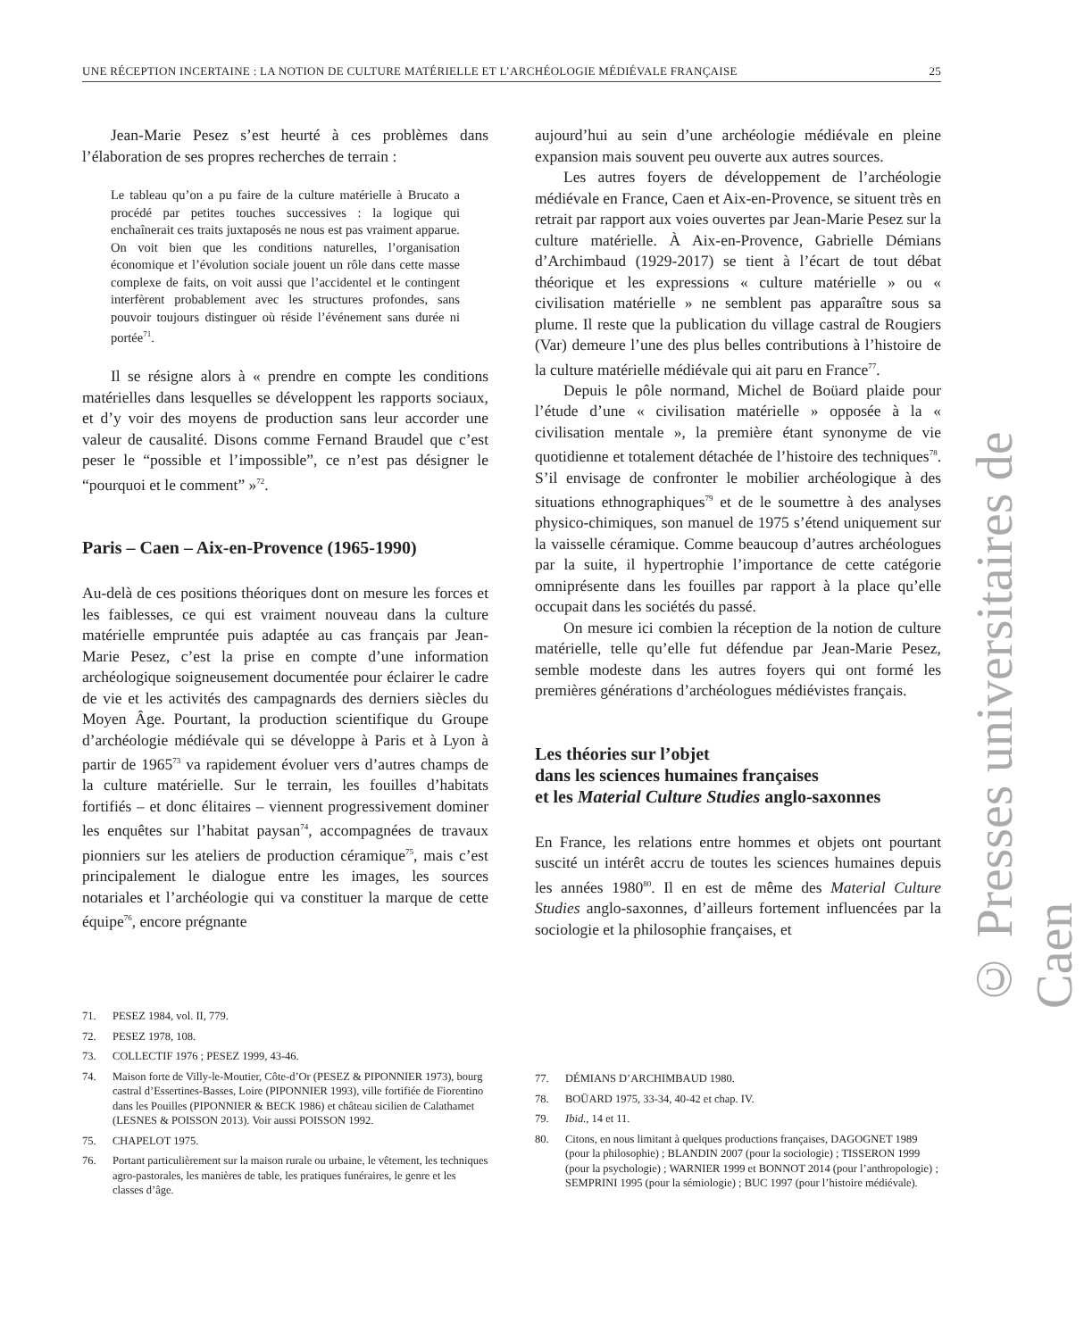UNE RÉCEPTION INCERTAINE : LA NOTION DE CULTURE MATÉRIELLE ET L’ARCHÉOLOGIE MÉDIÉVALE FRANÇAISE 25
Jean-Marie Pesez s’est heurté à ces problèmes dans l’élaboration de ses propres recherches de terrain :
Le tableau qu’on a pu faire de la culture matérielle à Brucato a procédé par petites touches successives : la logique qui enchaînerait ces traits juxtaposés ne nous est pas vraiment apparue. On voit bien que les conditions naturelles, l’organisation économique et l’évolution sociale jouent un rôle dans cette masse complexe de faits, on voit aussi que l’accidentel et le contingent interfèrent probablement avec les structures profondes, sans pouvoir toujours distinguer où réside l’événement sans durée ni portée<sup>71</sup>.
Il se résigne alors à « prendre en compte les conditions matérielles dans lesquelles se développent les rapports sociaux, et d’y voir des moyens de production sans leur accorder une valeur de causalité. Disons comme Fernand Braudel que c’est peser le “possible et l’impossible”, ce n’est pas désigner le “pourquoi et le comment” »<sup>72</sup>.
Paris – Caen – Aix-en-Provence (1965-1990)
Au-delà de ces positions théoriques dont on mesure les forces et les faiblesses, ce qui est vraiment nouveau dans la culture matérielle empruntée puis adaptée au cas français par Jean-Marie Pesez, c’est la prise en compte d’une information archéologique soigneusement documentée pour éclairer le cadre de vie et les activités des campagnards des derniers siècles du Moyen Âge. Pourtant, la production scientifique du Groupe d’archéologie médiévale qui se développe à Paris et à Lyon à partir de 1965<sup>73</sup> va rapidement évoluer vers d’autres champs de la culture matérielle. Sur le terrain, les fouilles d’habitats fortifiés – et donc élitaires – viennent progressivement dominer les enquêtes sur l’habitat paysan<sup>74</sup>, accompagnées de travaux pionniers sur les ateliers de production céramique<sup>75</sup>, mais c’est principalement le dialogue entre les images, les sources notariales et l’archéologie qui va constituer la marque de cette équipe<sup>76</sup>, encore prégnante
aujourd’hui au sein d’une archéologie médiévale en pleine expansion mais souvent peu ouverte aux autres sources.
Les autres foyers de développement de l’archéologie médiévale en France, Caen et Aix-en-Provence, se situent très en retrait par rapport aux voies ouvertes par Jean-Marie Pesez sur la culture matérielle. À Aix-en-Provence, Gabrielle Démians d’Archimbaud (1929-2017) se tient à l’écart de tout débat théorique et les expressions « culture matérielle » ou « civilisation matérielle » ne semblent pas apparaître sous sa plume. Il reste que la publication du village castral de Rougiers (Var) demeure l’une des plus belles contributions à l’histoire de la culture matérielle médiévale qui ait paru en France<sup>77</sup>.
Depuis le pôle normand, Michel de Boüard plaide pour l’étude d’une « civilisation matérielle » opposée à la « civilisation mentale », la première étant synonyme de vie quotidienne et totalement détachée de l’histoire des techniques<sup>78</sup>. S’il envisage de confronter le mobilier archéologique à des situations ethnographiques<sup>79</sup> et de le soumettre à des analyses physico-chimiques, son manuel de 1975 s’étend uniquement sur la vaisselle céramique. Comme beaucoup d’autres archéologues par la suite, il hypertrophie l’importance de cette catégorie omniprésente dans les fouilles par rapport à la place qu’elle occupait dans les sociétés du passé.
On mesure ici combien la réception de la notion de culture matérielle, telle qu’elle fut défendue par Jean-Marie Pesez, semble modeste dans les autres foyers qui ont formé les premières générations d’archéologues médiévistes français.
Les théories sur l’objet
dans les sciences humaines françaises
et les Material Culture Studies anglo-saxonnes
En France, les relations entre hommes et objets ont pourtant suscité un intérêt accru de toutes les sciences humaines depuis les années 1980<sup>80</sup>. Il en est de même des Material Culture Studies anglo-saxonnes, d’ailleurs fortement influencées par la sociologie et la philosophie françaises, et
71. PESEZ 1984, vol. II, 779.
72. PESEZ 1978, 108.
73. COLLECTIF 1976 ; PESEZ 1999, 43-46.
74. Maison forte de Villy-le-Moutier, Côte-d’Or (PESEZ & PIPONNIER 1973), bourg castral d’Essertines-Basses, Loire (PIPONNIER 1993), ville fortifiée de Fiorentino dans les Pouilles (PIPONNIER & BECK 1986) et château sicilien de Calathamet (LESNES & POISSON 2013). Voir aussi POISSON 1992.
75. CHAPELOT 1975.
76. Portant particulièrement sur la maison rurale ou urbaine, le vêtement, les techniques agro-pastorales, les manières de table, les pratiques funéraires, le genre et les classes d’âge.
77. DÉMIANS D’ARCHIMBAUD 1980.
78. BOÜARD 1975, 33-34, 40-42 et chap. IV.
79. Ibid., 14 et 11.
80. Citons, en nous limitant à quelques productions françaises, DAGOGNET 1989 (pour la philosophie) ; BLANDIN 2007 (pour la sociologie) ; TISSERON 1999 (pour la psychologie) ; WARNIER 1999 et BONNOT 2014 (pour l’anthropologie) ; SEMPRINI 1995 (pour la sémiologie) ; BUC 1997 (pour l’histoire médiévale).
© Presses universitaires de Caen